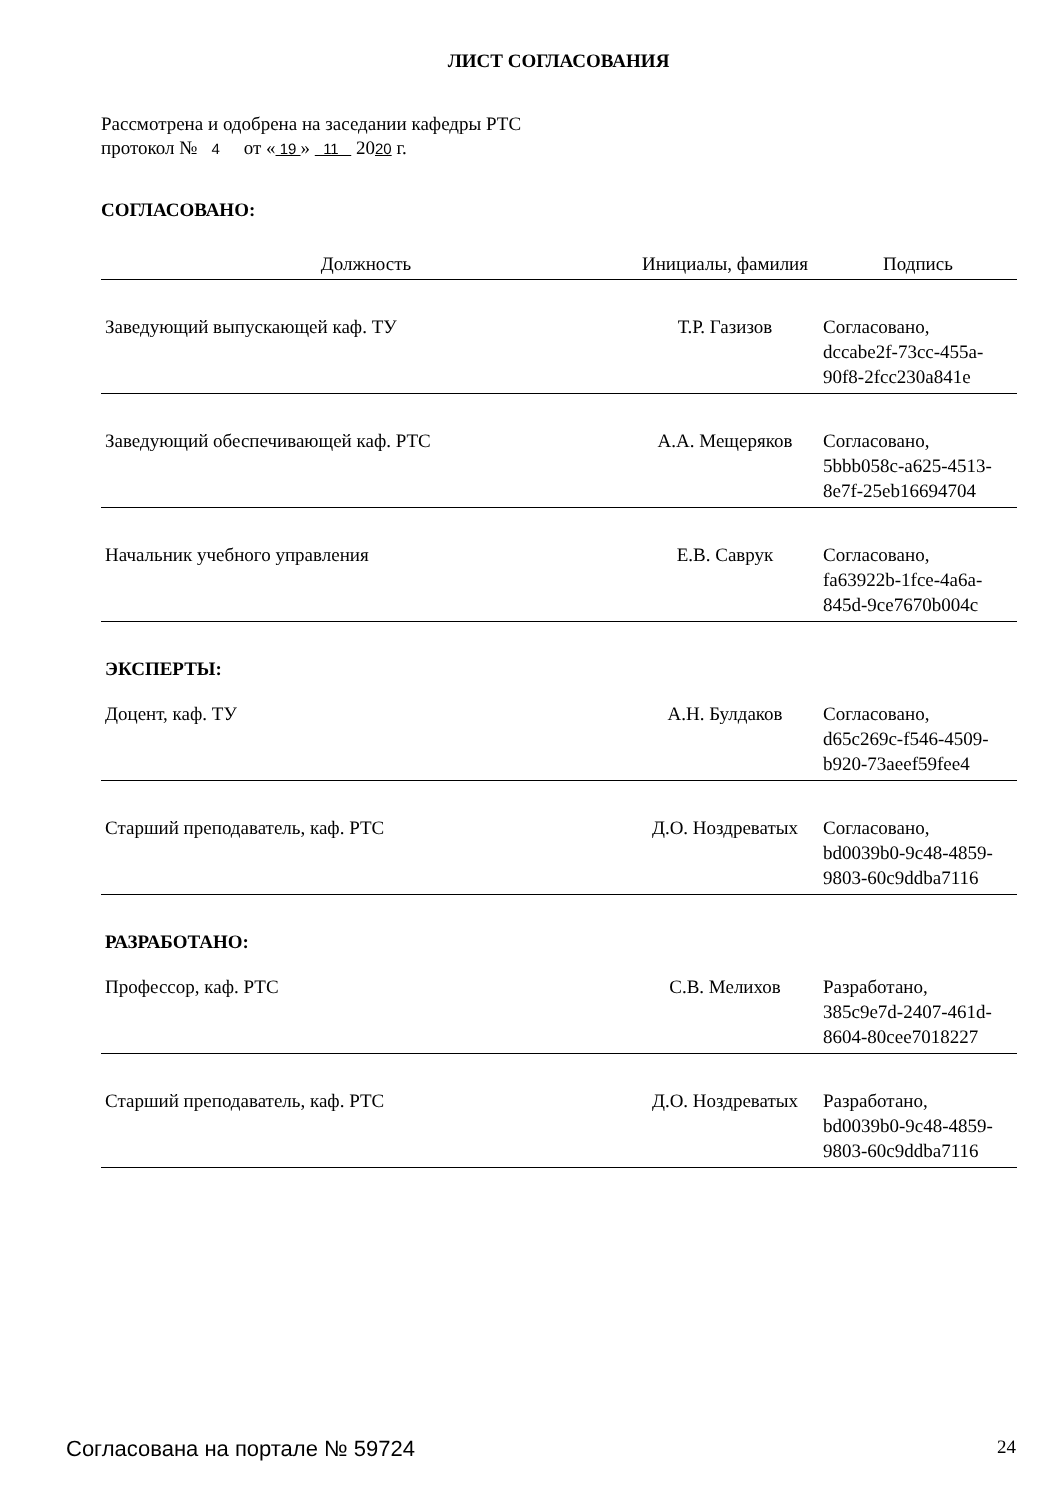ЛИСТ СОГЛАСОВАНИЯ
Рассмотрена и одобрена на заседании кафедры РТС
протокол № 4 от « 19 » 11 2020 г.
СОГЛАСОВАНО:
| Должность | Инициалы, фамилия | Подпись |
| --- | --- | --- |
| Заведующий выпускающей каф. ТУ | Т.Р. Газизов | Согласовано, dccabe2f-73cc-455a- 90f8-2fcc230a841e |
| Заведующий обеспечивающей каф. РТС | А.А. Мещеряков | Согласовано, 5bbb058c-a625-4513- 8e7f-25eb16694704 |
| Начальник учебного управления | Е.В. Саврук | Согласовано, fa63922b-1fce-4a6a- 845d-9ce7670b004c |
| ЭКСПЕРТЫ: | | |
| Доцент, каф. ТУ | А.Н. Булдаков | Согласовано, d65c269c-f546-4509- b920-73aeef59fee4 |
| Старший преподаватель, каф. РТС | Д.О. Ноздреватых | Согласовано, bd0039b0-9c48-4859- 9803-60c9ddba7116 |
| РАЗРАБОТАНО: | | |
| Профессор, каф. РТС | С.В. Мелихов | Разработано, 385c9e7d-2407-461d- 8604-80cee7018227 |
| Старший преподаватель, каф. РТС | Д.О. Ноздреватых | Разработано, bd0039b0-9c48-4859- 9803-60c9ddba7116 |
Согласована на портале № 59724 24